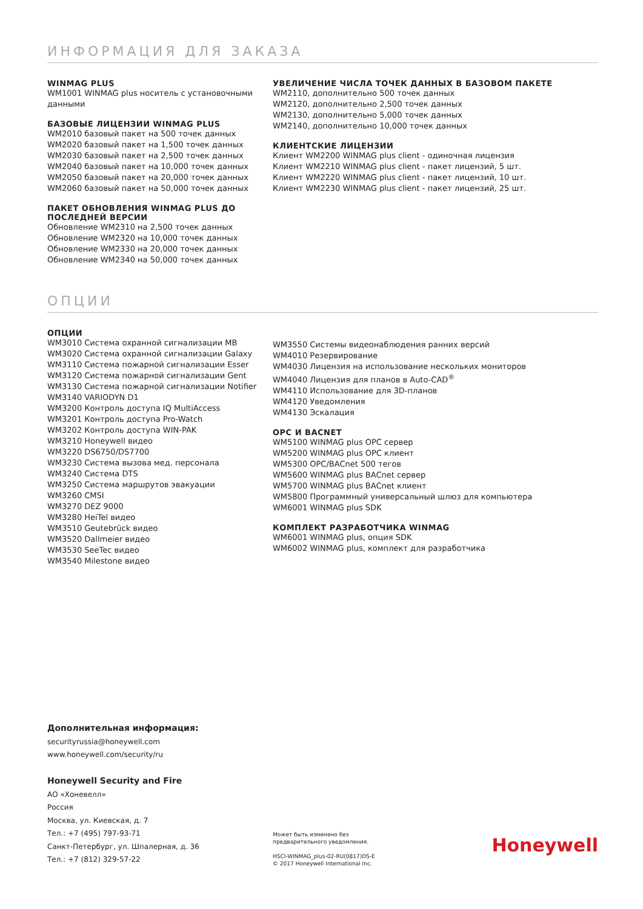ИНФОРМАЦИЯ ДЛЯ ЗАКАЗА
WINMAG PLUS
WM1001 WINMAG plus носитель с установочными данными
БАЗОВЫЕ ЛИЦЕНЗИИ WINMAG PLUS
WM2010 базовый пакет на 500 точек данных
WM2020 базовый пакет на 1,500 точек данных
WM2030 базовый пакет на 2,500 точек данных
WM2040 базовый пакет на 10,000 точек данных
WM2050 базовый пакет на 20,000 точек данных
WM2060 базовый пакет на 50,000 точек данных
ПАКЕТ ОБНОВЛЕНИЯ WINMAG PLUS ДО ПОСЛЕДНЕЙ ВЕРСИИ
Обновление WM2310 на 2,500 точек данных
Обновление WM2320 на 10,000 точек данных
Обновление WM2330 на 20,000 точек данных
Обновление WM2340 на 50,000 точек данных
УВЕЛИЧЕНИЕ ЧИСЛА ТОЧЕК ДАННЫХ В БАЗОВОМ ПАКЕТЕ
WM2110, дополнительно 500 точек данных
WM2120, дополнительно 2,500 точек данных
WM2130, дополнительно 5,000 точек данных
WM2140, дополнительно 10,000 точек данных
КЛИЕНТСКИЕ ЛИЦЕНЗИИ
Клиент WM2200 WINMAG plus client - одиночная лицензия
Клиент WM2210 WINMAG plus client - пакет лицензий, 5 шт.
Клиент WM2220 WINMAG plus client - пакет лицензий, 10 шт.
Клиент WM2230 WINMAG plus client - пакет лицензий, 25 шт.
ОПЦИИ
ОПЦИИ
WM3010 Система охранной сигнализации MB
WM3020 Система охранной сигнализации Galaxy
WM3110 Система пожарной сигнализации Esser
WM3120 Система пожарной сигнализации Gent
WM3130 Система пожарной сигнализации Notifier
WM3140 VARIODYN D1
WM3200 Контроль доступа IQ MultiAccess
WM3201 Контроль доступа Pro-Watch
WM3202 Контроль доступа WIN-PAK
WM3210 Honeywell видео
WM3220 DS6750/DS7700
WM3230 Система вызова мед. персонала
WM3240 Система DTS
WM3250 Система маршрутов эвакуации
WM3260 CMSI
WM3270 DEZ 9000
WM3280 HeiTel видео
WM3510 Geutebrück видео
WM3520 Dallmeier видео
WM3530 SeeTec видео
WM3540 Milestone видео
WM3550 Системы видеонаблюдения ранних версий
WM4010 Резервирование
WM4030 Лицензия на использование нескольких мониторов
WM4040 Лицензия для планов в Auto-CAD<sup>®</sup>
WM4110 Использование для 3D-планов
WM4120 Уведомления
WM4130 Эскалация
OPC И BACNET
WM5100 WINMAG plus OPC сервер
WM5200 WINMAG plus OPC клиент
WM5300 OPC/BACnet 500 тегов
WM5600 WINMAG plus BACnet сервер
WM5700 WINMAG plus BACnet клиент
WM5800 Программный универсальный шлюз для компьютера
WM6001 WINMAG plus SDK
КОМПЛЕКТ РАЗРАБОТЧИКА WINMAG
WM6001 WINMAG plus, опция SDK
WM6002 WINMAG plus, комплект для разработчика
Дополнительная информация:
securityrussia@honeywell.com
www.honeywell.com/security/ru
Honeywell Security and Fire
АО «Хоневелл»
Россия
Москва, ул. Киевская, д. 7
Тел.: +7 (495) 797-93-71
Санкт-Петербург, ул. Шпалерная, д. 36
Тел.: +7 (812) 329-57-22
Может быть изменено без
предварительного уведомления.
HSCI-WINMAG_plus-02-RU(0817)DS-E
© 2017 Honeywell International Inc.
Honeywell